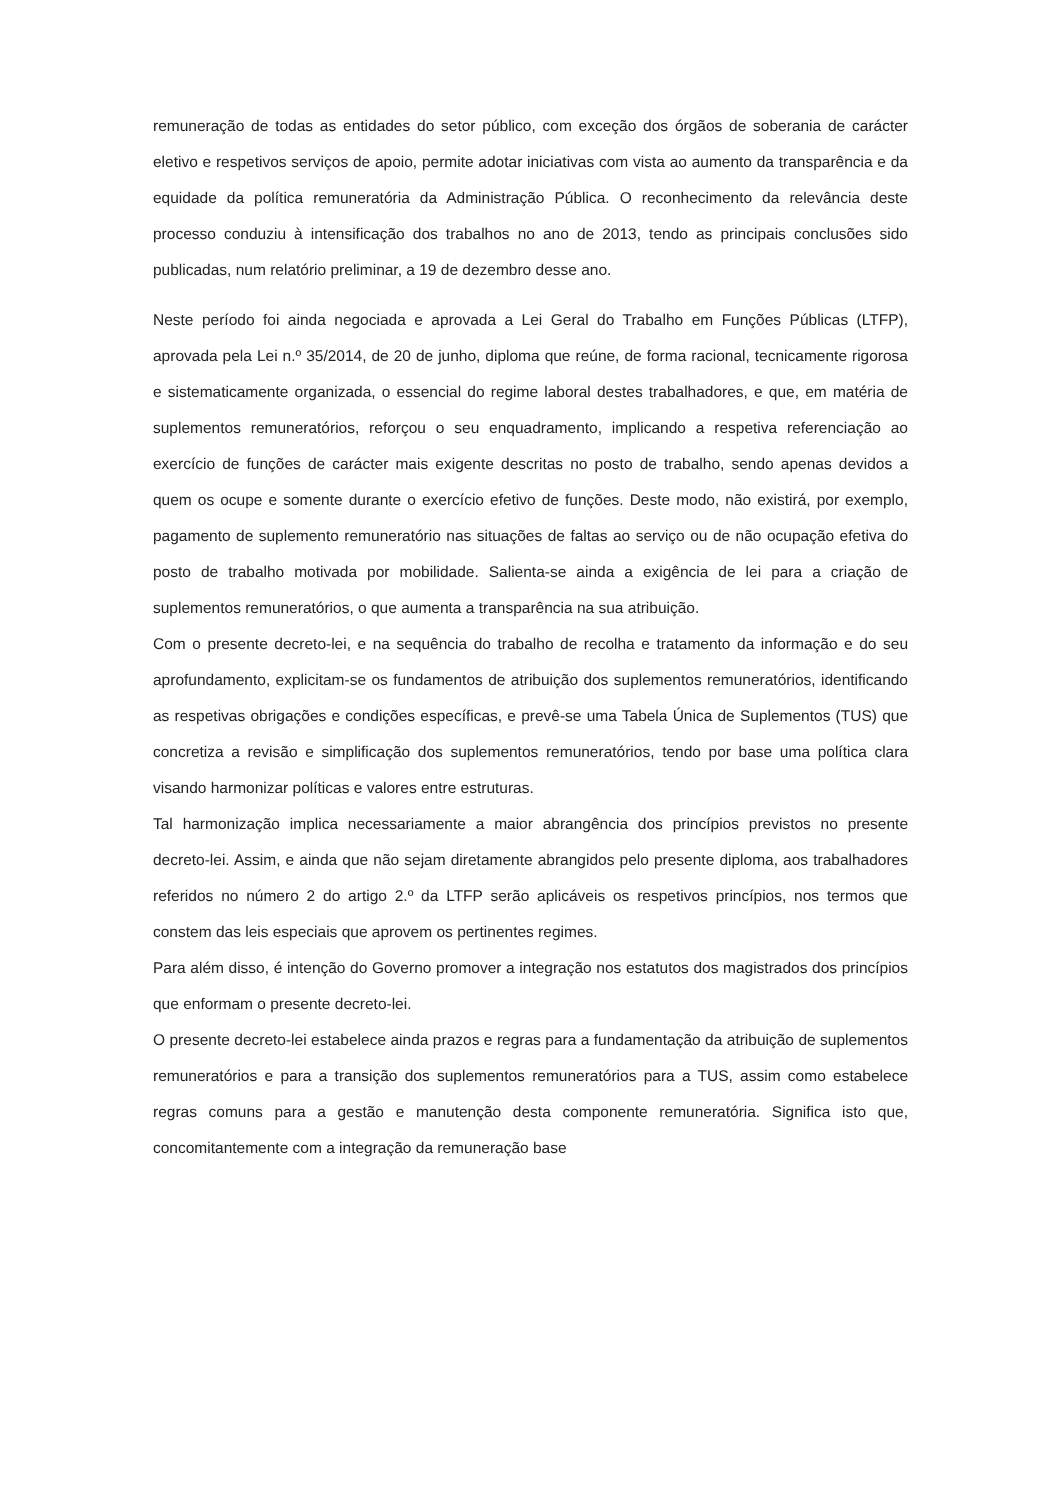remuneração de todas as entidades do setor público, com exceção dos órgãos de soberania de carácter eletivo e respetivos serviços de apoio, permite adotar iniciativas com vista ao aumento da transparência e da equidade da política remuneratória da Administração Pública. O reconhecimento da relevância deste processo conduziu à intensificação dos trabalhos no ano de 2013, tendo as principais conclusões sido publicadas, num relatório preliminar, a 19 de dezembro desse ano.
Neste período foi ainda negociada e aprovada a Lei Geral do Trabalho em Funções Públicas (LTFP), aprovada pela Lei n.º 35/2014, de 20 de junho, diploma que reúne, de forma racional, tecnicamente rigorosa e sistematicamente organizada, o essencial do regime laboral destes trabalhadores, e que, em matéria de suplementos remuneratórios, reforçou o seu enquadramento, implicando a respetiva referenciação ao exercício de funções de carácter mais exigente descritas no posto de trabalho, sendo apenas devidos a quem os ocupe e somente durante o exercício efetivo de funções. Deste modo, não existirá, por exemplo, pagamento de suplemento remuneratório nas situações de faltas ao serviço ou de não ocupação efetiva do posto de trabalho motivada por mobilidade. Salienta-se ainda a exigência de lei para a criação de suplementos remuneratórios, o que aumenta a transparência na sua atribuição.
Com o presente decreto-lei, e na sequência do trabalho de recolha e tratamento da informação e do seu aprofundamento, explicitam-se os fundamentos de atribuição dos suplementos remuneratórios, identificando as respetivas obrigações e condições específicas, e prevê-se uma Tabela Única de Suplementos (TUS) que concretiza a revisão e simplificação dos suplementos remuneratórios, tendo por base uma política clara visando harmonizar políticas e valores entre estruturas.
Tal harmonização implica necessariamente a maior abrangência dos princípios previstos no presente decreto-lei. Assim, e ainda que não sejam diretamente abrangidos pelo presente diploma, aos trabalhadores referidos no número 2 do artigo 2.º da LTFP serão aplicáveis os respetivos princípios, nos termos que constem das leis especiais que aprovem os pertinentes regimes.
Para além disso, é intenção do Governo promover a integração nos estatutos dos magistrados dos princípios que enformam o presente decreto-lei.
O presente decreto-lei estabelece ainda prazos e regras para a fundamentação da atribuição de suplementos remuneratórios e para a transição dos suplementos remuneratórios para a TUS, assim como estabelece regras comuns para a gestão e manutenção desta componente remuneratória. Significa isto que, concomitantemente com a integração da remuneração base